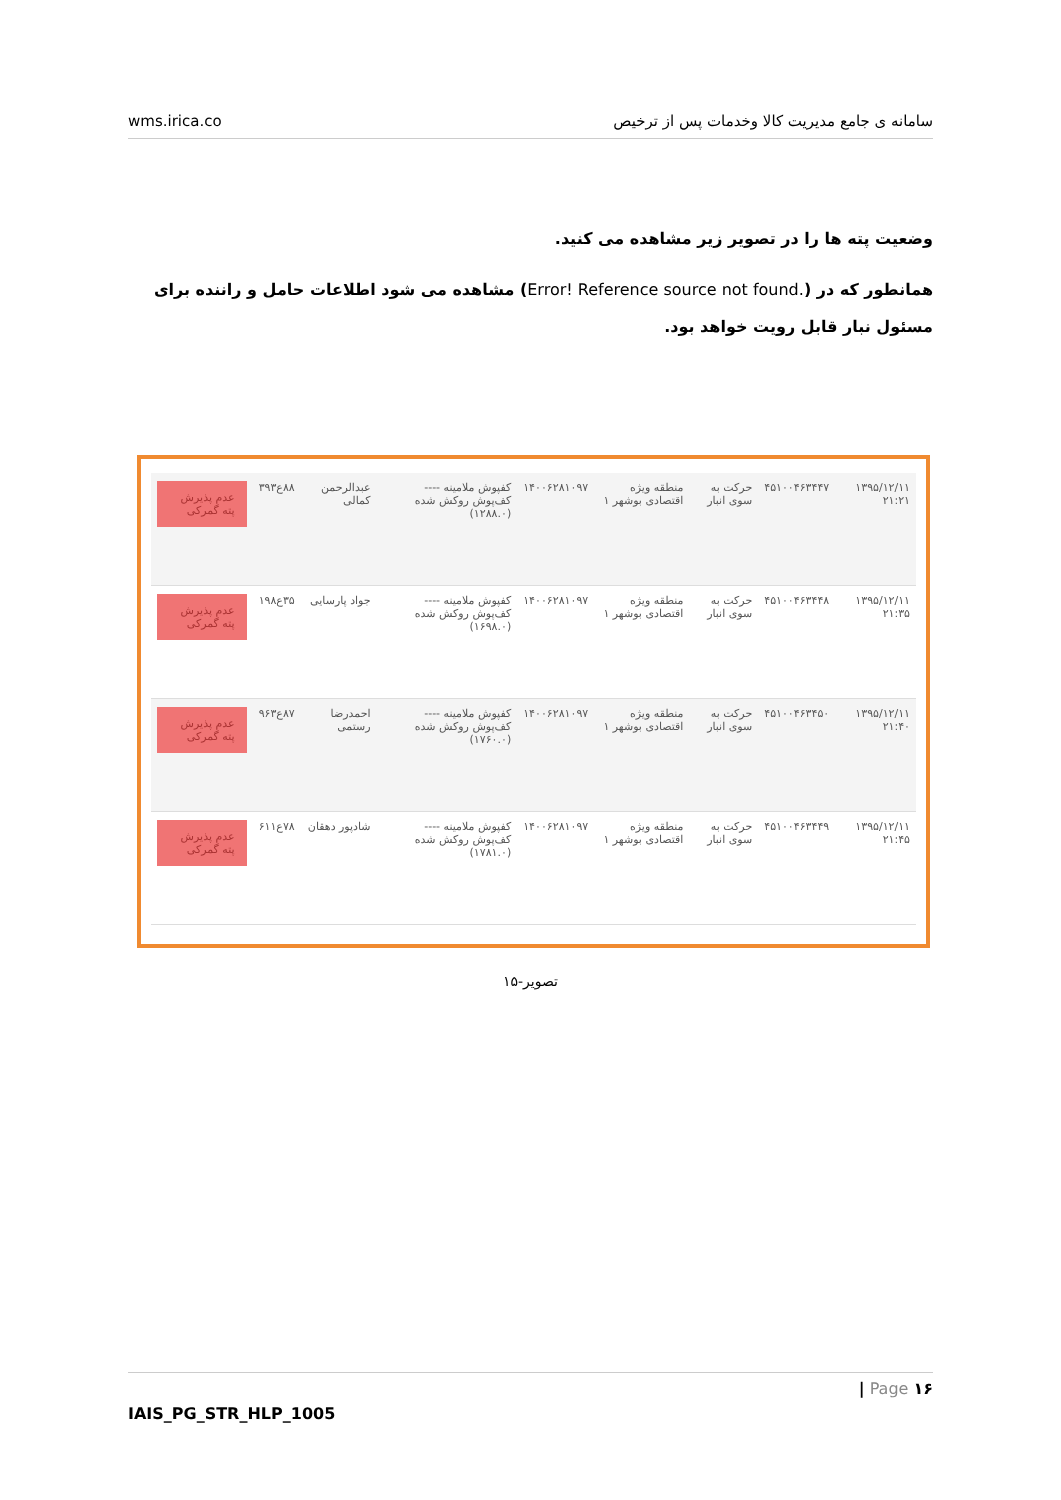wms.irica.co سامانه ی جامع مدیریت کالا وخدمات پس از ترخیص
وضعیت پته ها را در تصویر زیر مشاهده می کنید.
همانطور که در (.Error! Reference source not found) مشاهده می شود اطلاعات حامل و راننده برای مسئول نبار قابل رویت خواهد بود.
| ۱۳۹۵/۱۲/۱۱ ۲۱:۲۱ | ۴۵۱۰۰۴۶۳۴۴۷ | حرکت به سوی انبار | منطقه ویژه اقتصادی بوشهر ۱ | ۱۴۰۰۶۲۸۱۰۹۷ | کفپوش ملامینه ---- کف‌پوش روکش شده (۱۲۸۸.۰) | عبدالرحمن کمالی | ۸۸ع۳۹۳ | عدم پذیرش پته گمرکی |
| ۱۳۹۵/۱۲/۱۱ ۲۱:۳۵ | ۴۵۱۰۰۴۶۳۴۴۸ | حرکت به سوی انبار | منطقه ویژه اقتصادی بوشهر ۱ | ۱۴۰۰۶۲۸۱۰۹۷ | کفپوش ملامینه ---- کف‌پوش روکش شده (۱۶۹۸.۰) | جواد پارسایی | ۳۵ع۱۹۸ | عدم پذیرش پته گمرکی |
| ۱۳۹۵/۱۲/۱۱ ۲۱:۴۰ | ۴۵۱۰۰۴۶۳۴۵۰ | حرکت به سوی انبار | منطقه ویژه اقتصادی بوشهر ۱ | ۱۴۰۰۶۲۸۱۰۹۷ | کفپوش ملامینه ---- کف‌پوش روکش شده (۱۷۶۰.۰) | احمدرضا رستمی | ۸۷ع۹۶۳ | عدم پذیرش پته گمرکی |
| ۱۳۹۵/۱۲/۱۱ ۲۱:۴۵ | ۴۵۱۰۰۴۶۳۴۴۹ | حرکت به سوی انبار | منطقه ویژه اقتصادی بوشهر ۱ | ۱۴۰۰۶۲۸۱۰۹۷ | کفپوش ملامینه ---- کف‌پوش روکش شده (۱۷۸۱.۰) | شادپور دهقان | ۷۸ع۶۱۱ | عدم پذیرش پته گمرکی |
تصویر-۱۵
| Page ۱۶
IAIS_PG_STR_HLP_1005